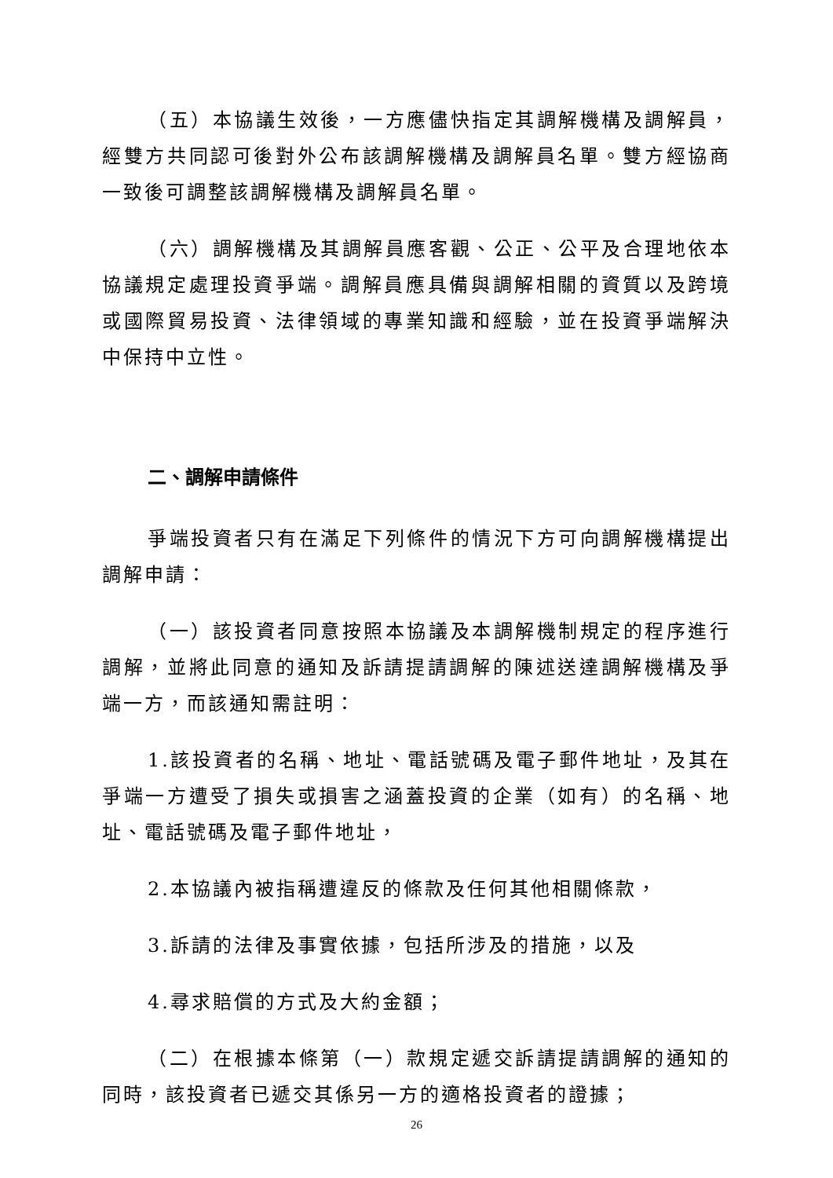（五）本協議生效後，一方應儘快指定其調解機構及調解員，經雙方共同認可後對外公布該調解機構及調解員名單。雙方經協商一致後可調整該調解機構及調解員名單。
（六）調解機構及其調解員應客觀、公正、公平及合理地依本協議規定處理投資爭端。調解員應具備與調解相關的資質以及跨境或國際貿易投資、法律領域的專業知識和經驗，並在投資爭端解決中保持中立性。
二、調解申請條件
爭端投資者只有在滿足下列條件的情況下方可向調解機構提出調解申請：
（一）該投資者同意按照本協議及本調解機制規定的程序進行調解，並將此同意的通知及訴請提請調解的陳述送達調解機構及爭端一方，而該通知需註明：
1.該投資者的名稱、地址、電話號碼及電子郵件地址，及其在爭端一方遭受了損失或損害之涵蓋投資的企業（如有）的名稱、地址、電話號碼及電子郵件地址，
2.本協議內被指稱遭違反的條款及任何其他相關條款，
3.訴請的法律及事實依據，包括所涉及的措施，以及
4.尋求賠償的方式及大約金額；
（二）在根據本條第（一）款規定遞交訴請提請調解的通知的同時，該投資者已遞交其係另一方的適格投資者的證據；
26